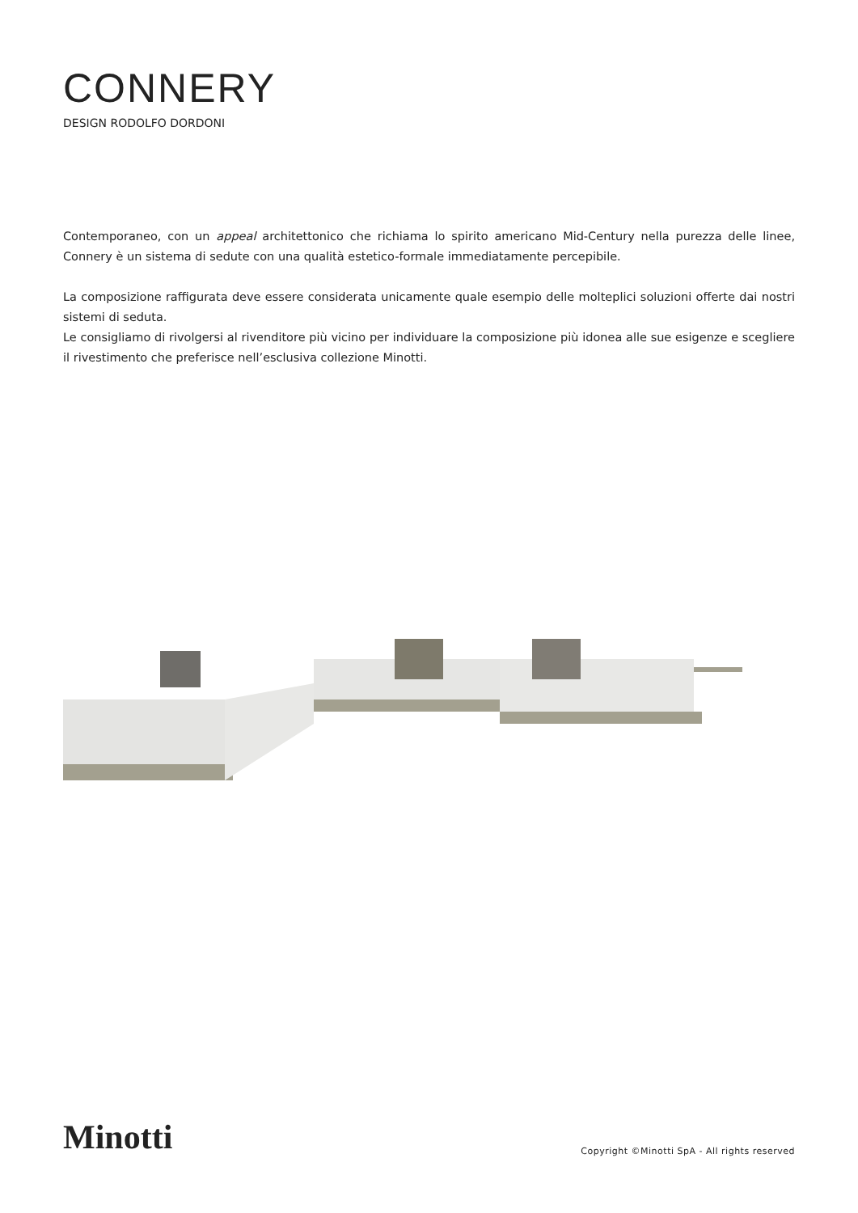CONNERY
DESIGN RODOLFO DORDONI
Contemporaneo, con un appeal architettonico che richiama lo spirito americano Mid-Century nella purezza delle linee, Connery è un sistema di sedute con una qualità estetico-formale immediatamente percepibile.
La composizione raffigurata deve essere considerata unicamente quale esempio delle molteplici soluzioni offerte dai nostri sistemi di seduta.
Le consigliamo di rivolgersi al rivenditore più vicino per individuare la composizione più idonea alle sue esigenze e scegliere il rivestimento che preferisce nell’esclusiva collezione Minotti.
Minotti
Copyright ©Minotti SpA - All rights reserved